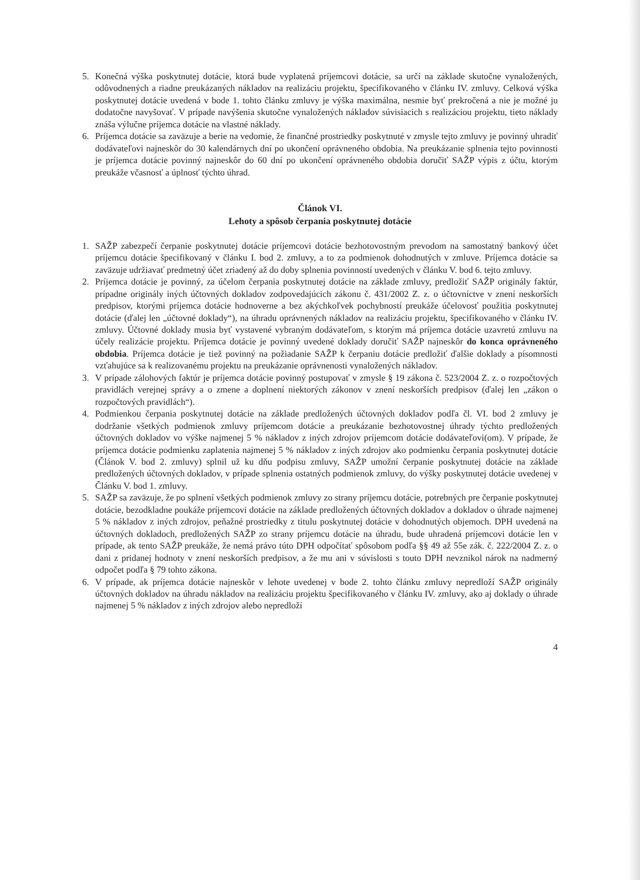5. Konečná výška poskytnutej dotácie, ktorá bude vyplatená príjemcovi dotácie, sa určí na základe skutočne vynaložených, odôvodnených a riadne preukázaných nákladov na realizáciu projektu, špecifikovaného v článku IV. zmluvy. Celková výška poskytnutej dotácie uvedená v bode 1. tohto článku zmluvy je výška maximálna, nesmie byť prekročená a nie je možné ju dodatočne navyšovať. V prípade navýšenia skutočne vynaložených nákladov súvisiacich s realizáciou projektu, tieto náklady znáša výlučne príjemca dotácie na vlastné náklady.
6. Príjemca dotácie sa zaväzuje a berie na vedomie, že finančné prostriedky poskytnuté v zmysle tejto zmluvy je povinný uhradiť dodávateľovi najneskôr do 30 kalendárnych dní po ukončení oprávneného obdobia. Na preukázanie splnenia tejto povinnosti je príjemca dotácie povinný najneskôr do 60 dní po ukončení oprávneného obdobia doručiť SAŽP výpis z účtu, ktorým preukáže včasnosť a úplnosť týchto úhrad.
Článok VI.
Lehoty a spôsob čerpania poskytnutej dotácie
1. SAŽP zabezpečí čerpanie poskytnutej dotácie príjemcovi dotácie bezhotovostným prevodom na samostatný bankový účet príjemcu dotácie špecifikovaný v článku I. bod 2. zmluvy, a to za podmienok dohodnutých v zmluve. Príjemca dotácie sa zaväzuje udržiavať predmetný účet zriadený až do doby splnenia povinností uvedených v článku V. bod 6. tejto zmluvy.
2. Príjemca dotácie je povinný, za účelom čerpania poskytnutej dotácie na základe zmluvy, predložiť SAŽP originály faktúr, prípadne originály iných účtovných dokladov zodpovedajúcich zákonu č. 431/2002 Z. z. o účtovníctve v znení neskorších predpisov, ktorými príjemca dotácie hodnoverne a bez akýchkoľvek pochybností preukáže účelovosť použitia poskytnutej dotácie (ďalej len „účtovné doklady“), na úhradu oprávnených nákladov na realizáciu projektu, špecifikovaného v článku IV. zmluvy. Účtovné doklady musia byť vystavené vybraným dodávateľom, s ktorým má príjemca dotácie uzavretú zmluvu na účely realizácie projektu. Príjemca dotácie je povinný uvedené doklady doručiť SAŽP najneskôr do konca oprávneného obdobia. Príjemca dotácie je tiež povinný na požiadanie SAŽP k čerpaniu dotácie predložiť ďalšie doklady a písomnosti vzťahujúce sa k realizovanému projektu na preukázanie oprávnenosti vynaložených nákladov.
3. V prípade zálohových faktúr je príjemca dotácie povinný postupovať v zmysle § 19 zákona č. 523/2004 Z. z. o rozpočtových pravidlách verejnej správy a o zmene a doplnení niektorých zákonov v znení neskorších predpisov (ďalej len „zákon o rozpočtových pravidlách“).
4. Podmienkou čerpania poskytnutej dotácie na základe predložených účtovných dokladov podľa čl. VI. bod 2 zmluvy je dodržanie všetkých podmienok zmluvy príjemcom dotácie a preukázanie bezhotovostnej úhrady týchto predložených účtovných dokladov vo výške najmenej 5 % nákladov z iných zdrojov príjemcom dotácie dodávateľovi(om). V prípade, že príjemca dotácie podmienku zaplatenia najmenej 5 % nákladov z iných zdrojov ako podmienku čerpania poskytnutej dotácie (Článok V. bod 2. zmluvy) splnil už ku dňu podpisu zmluvy, SAŽP umožní čerpanie poskytnutej dotácie na základe predložených účtovných dokladov, v prípade splnenia ostatných podmienok zmluvy, do výšky poskytnutej dotácie uvedenej v Článku V. bod 1. zmluvy.
5. SAŽP sa zaväzuje, že po splnení všetkých podmienok zmluvy zo strany príjemcu dotácie, potrebných pre čerpanie poskytnutej dotácie, bezodkladne poukáže príjemcovi dotácie na základe predložených účtovných dokladov a dokladov o úhrade najmenej 5 % nákladov z iných zdrojov, peňažné prostriedky z titulu poskytnutej dotácie v dohodnutých objemoch. DPH uvedená na účtovných dokladoch, predložených SAŽP zo strany príjemcu dotácie na úhradu, bude uhradená príjemcovi dotácie len v prípade, ak tento SAŽP preukáže, že nemá právo túto DPH odpočítať spôsobom podľa §§ 49 až 55e zák. č. 222/2004 Z. z. o dani z pridanej hodnoty v znení neskorších predpisov, a že mu ani v súvislosti s touto DPH nevznikol nárok na nadmerný odpočet podľa § 79 tohto zákona.
6. V prípade, ak príjemca dotácie najneskôr v lehote uvedenej v bode 2. tohto článku zmluvy nepredloží SAŽP originály účtovných dokladov na úhradu nákladov na realizáciu projektu špecifikovaného v článku IV. zmluvy, ako aj doklady o úhrade najmenej 5 % nákladov z iných zdrojov alebo nepredloží
4